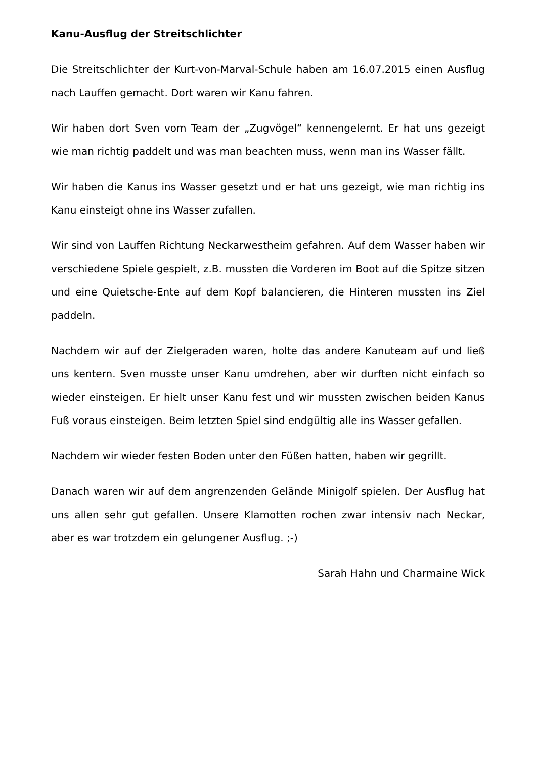Kanu-Ausflug der Streitschlichter
Die Streitschlichter der Kurt-von-Marval-Schule haben am 16.07.2015 einen Ausflug nach Lauffen gemacht. Dort waren wir Kanu fahren.
Wir haben dort Sven vom Team der „Zugvögel“ kennengelernt. Er hat uns gezeigt wie man richtig paddelt und was man beachten muss, wenn man ins Wasser fällt.
Wir haben die Kanus ins Wasser gesetzt und er hat uns gezeigt, wie man richtig ins Kanu einsteigt ohne ins Wasser zufallen.
Wir sind von Lauffen Richtung Neckarwestheim gefahren. Auf dem Wasser haben wir verschiedene Spiele gespielt, z.B. mussten die Vorderen im Boot auf die Spitze sitzen und eine Quietsche-Ente auf dem Kopf balancieren, die Hinteren mussten ins Ziel paddeln.
Nachdem wir auf der Zielgeraden waren, holte das andere Kanuteam auf und ließ uns kentern. Sven musste unser Kanu umdrehen, aber wir durften nicht einfach so wieder einsteigen. Er hielt unser Kanu fest und wir mussten zwischen beiden Kanus Fuß voraus einsteigen. Beim letzten Spiel sind endgültig alle ins Wasser gefallen.
Nachdem wir wieder festen Boden unter den Füßen hatten, haben wir gegrillt.
Danach waren wir auf dem angrenzenden Gelände Minigolf spielen. Der Ausflug hat uns allen sehr gut gefallen. Unsere Klamotten rochen zwar intensiv nach Neckar, aber es war trotzdem ein gelungener Ausflug. ;-)
Sarah Hahn und Charmaine Wick